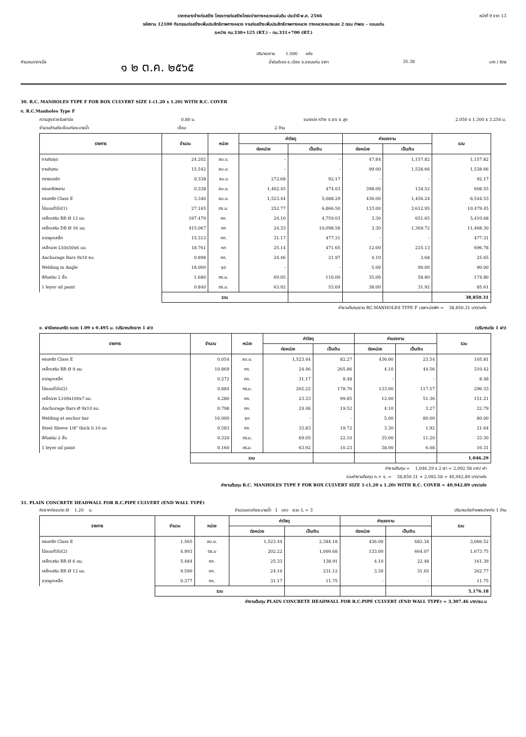ราคากลางจ้างก่อสร้าง โครงการก่อสร้างโครงข่ายทางหลวงแผ่นดิน ประจำปี พ.ศ. 2566 หน้าที่ 9 จาก 13
รหัสงาน 12100 กิจกรรมก่อสร้างเพิ่มประสิทธิภาพทางหลวง งานก่อสร้างเพิ่มประสิทธิภาพทางหลวง ทางหลวงหมายเลข 2 ตอน ท่าพระ - ขอนแก่น
ระหว่าง กม.330+125 (RT.) - กม.331+700 (RT.)
ปริมาณงาน 1.000 แห่ง
คำนวณราคาเมื่อ ๑ ๒ ต.ค. ๒๕๖๕ น้ำมันดีเซล อ.เมือง จ.ขอนแก่น ราคา 35.38 บาท / ลิตร
30. R.C. MANHOLES TYPE F FOR BOX CULVERT SIZE 1-(1.20 x 1.20) WITH R.C. COVER
ก. R.C.Manholes Type F
ความสูงช่วงรับฝาบ่อ 0.80 ม. ขนาดบ่อ กว้าง x ยาว x สูง 2.050 x 1.300 x 3.250 ม.
จำนวนด้านต่อเชื่อมท่อระบายน้ำ เชื่อม 2 ด้าน
| รายการ | จำนวน | หน่วย | ค่าวัสดุ | | ค่าแรงงาน | | รวม |
| --- | --- | --- | --- | --- | --- | --- | --- |
| | | | ต่อหน่วย | เป็นเงิน | ต่อหน่วย | เป็นเงิน | |
| งานดินขุด | 24.202 | ลบ.ม. | - | - | 47.84 | 1,157.82 | 1,157.82 |
| งานดินถม | 15.542 | ลบ.ม. | - | - | 99.00 | 1,538.66 | 1,538.66 |
| ทรายบดอัด | 0.338 | ลบ.ม | 272.68 | 92.17 | - | - | 92.17 |
| คอนกรีตหยาบ | 0.338 | ลบ.ม. | 1,402.45 | 474.03 | 398.00 | 134.52 | 608.55 |
| คอนกรีต Class E | 3.340 | ลบ.ม. | 1,523.44 | 5,088.29 | 436.00 | 1,456.24 | 6,544.53 |
| ไม้แบบทั่วไป(1) | 27.165 | ตร.ม. | 252.77 | 6,866.50 | 133.00 | 3,612.95 | 10,479.45 |
| เหล็กเสริม RB Ø 12 มม. | 197.470 | กก. | 24.10 | 4,759.03 | 3.30 | 651.65 | 5,410.68 |
| เหล็กเสริม DB Ø 16 มม. | 415.067 | กก | 24.33 | 10,098.58 | 3.30 | 1,369.72 | 11,468.30 |
| ลวดผูกเหล็ก | 15.313 | กก. | 31.17 | 477.31 | - | - | 477.31 |
| เหล็กฉาก L50x50x6 มม. | 18.761 | กก | 25.14 | 471.65 | 12.00 | 225.13 | 696.78 |
| Anchorage Bars 9x10 ซม. | 0.898 | กก. | 24.46 | 21.97 | 4.10 | 3.68 | 25.65 |
| Welding in Angle | 18.000 | จุด | - | - | 5.00 | 90.00 | 90.00 |
| สีกันสนิม 2 ชั้น | 1.680 | ตร.ม. | 69.05 | 116.00 | 35.00 | 58.80 | 174.80 |
| 1 leyer oil paint | 0.840 | ตร.ม. | 63.92 | 53.69 | 38.00 | 31.92 | 85.61 |
| | รวม | | | | | | 38,850.31 |
ค่างานต้นทุนงาน RC.MANHOLES TYPE F เฉพาะบ่อพัก = 38,850.31 บาท/แห่ง
ข. ฝาปิดคอนกรีต ขนาด 1.09 x 0.495 ม. (ปริมาณคิดจาก 1 ฝา) (ปริมาณต่อ 1 ฝา)
| รายการ | จำนวน | หน่วย | ค่าวัสดุ | | ค่าแรงงาน | | รวม |
| --- | --- | --- | --- | --- | --- | --- | --- |
| | | | ต่อหน่วย | เป็นเงิน | ต่อหน่วย | เป็นเงิน | |
| คอนกรีต Class E | 0.054 | ลบ.ม. | 1,523.44 | 82.27 | 436.00 | 23.54 | 105.81 |
| เหล็กเสริม RB Ø 9 มม. | 10.869 | กก. | 24.46 | 265.86 | 4.10 | 44.56 | 310.42 |
| ลวดผูกเหล็ก | 0.272 | กก. | 31.17 | 8.48 | - | - | 8.48 |
| ไม้แบบทั่วไป(2) | 0.884 | ตร.ม. | 202.22 | 178.76 | 133.00 | 117.57 | 296.33 |
| เหล็กฉาก L100x100x7 มม. | 4.280 | กก. | 23.33 | 99.85 | 12.00 | 51.36 | 151.21 |
| Anchorage Bars Ø 9x10 ซม. | 0.798 | กก. | 24.46 | 19.52 | 4.10 | 3.27 | 22.79 |
| Welding at anchor bar | 16.000 | จุด | - | - | 5.00 | 80.00 | 80.00 |
| Steel Sleeve 1/8" thick 0.10 มม | 0.583 | กก. | 33.83 | 19.72 | 3.30 | 1.92 | 21.64 |
| สีกันสนิม 2 ชั้น | 0.320 | ตร.ม. | 69.05 | 22.10 | 35.00 | 11.20 | 33.30 |
| 1 leyer oil paint | 0.160 | ตร.ม. | 63.92 | 10.23 | 38.00 | 6.08 | 16.31 |
| | รวม | | | | | | 1,046.29 |
ค่างานต้นทุน = 1,046.29 x 2 ฝา = 2,092.58 บาท/ ฝา
รวมค่างานต้นทุน ก.+ ข. = 38,850.31 + 2,092.58 = 40,942.89 บาท/แห่ง
ค่างานต้นทุน R.C. MANHOLES TYPE F FOR BOX CULVERT SIZE 1-(1.20 x 1.20) WITH R.C. COVER = 40,942.89 บาท/แห่ง
31. PLAIN CONCRETE HEADWALL FOR R.C.PIPE CULVERT (END WALL TYPE)
คิดจากท่อขนาด Ø 1.20 ม. จำนวนแถวท่อระบายน้ำ 1 แถว ระยะ L = 3 ปริมาณต่อกำแพงปากท่อ 1 ด้าน
| รายการ | จำนวน | หน่วย | ค่าวัสดุ | | ค่าแรงงาน | | รวม |
| --- | --- | --- | --- | --- | --- | --- | --- |
| | | | ต่อหน่วย | เป็นเงิน | ต่อหน่วย | เป็นเงิน | |
| คอนกรีต Class E | 1.565 | ลบ.ม. | 1,523.44 | 2,384.18 | 436.00 | 682.34 | 3,066.52 |
| ไม้แบบทั่วไป(2) | 4.993 | ตร.ม | 202.22 | 1,009.68 | 133.00 | 664.07 | 1,673.75 |
| เหล็กเสริม RB Ø 6 มม. | 5.484 | กก. | 25.33 | 138.91 | 4.10 | 22.48 | 161.39 |
| เหล็กเสริม RB Ø 12 มม. | 9.590 | กก. | 24.10 | 231.12 | 3.30 | 31.65 | 262.77 |
| ลวดผูกเหล็ก | 0.377 | กก. | 31.17 | 11.75 | - | - | 11.75 |
| | รวม | | | | | | 5,176.18 |
ค่างานต้นทุน PLAIN CONCRETE HEADWALL FOR R.C.PIPE CULVERT (END WALL TYPE) = 3,307.46 บาท/ลบ.ม